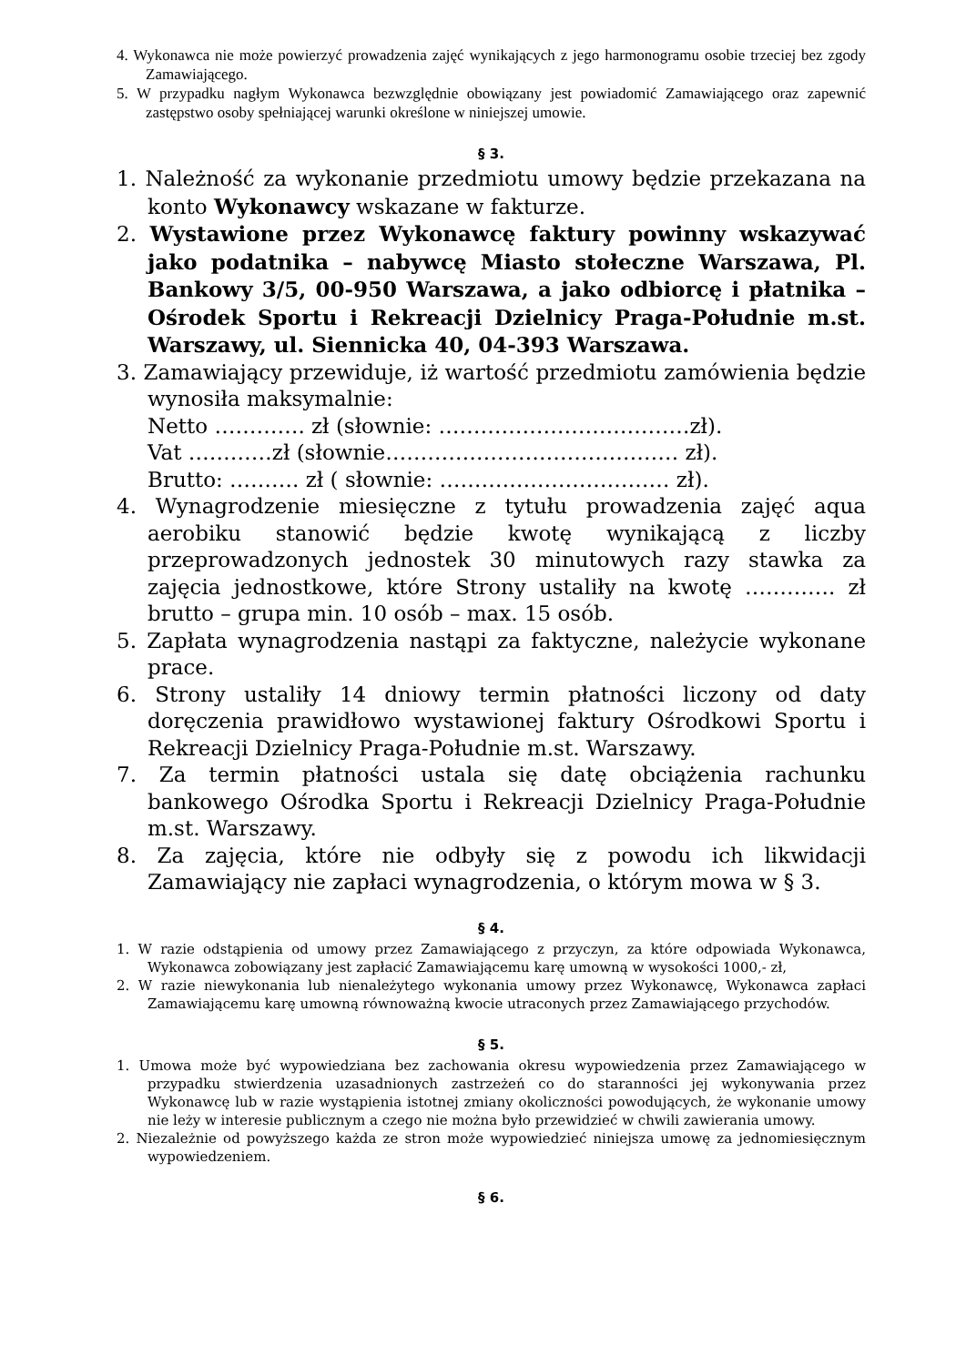4. Wykonawca nie może powierzyć prowadzenia zajęć wynikających z jego harmonogramu osobie trzeciej bez zgody Zamawiającego.
5. W przypadku nagłym Wykonawca bezwzględnie obowiązany jest powiadomić Zamawiającego oraz zapewnić zastępstwo osoby spełniającej warunki określone w niniejszej umowie.
§ 3.
1. Należność za wykonanie przedmiotu umowy będzie przekazana na konto Wykonawcy wskazane w fakturze.
2. Wystawione przez Wykonawcę faktury powinny wskazywać jako podatnika – nabywcę Miasto stołeczne Warszawa, Pl. Bankowy 3/5, 00-950 Warszawa, a jako odbiorcę i płatnika – Ośrodek Sportu i Rekreacji Dzielnicy Praga-Południe m.st. Warszawy, ul. Siennicka 40, 04-393 Warszawa.
3. Zamawiający przewiduje, iż wartość przedmiotu zamówienia będzie wynosiła maksymalnie:
Netto …………. zł (słownie: ………………………………zł).
Vat …………zł (słownie…………………………………… zł).
Brutto: ………. zł ( słownie: …………………………… zł).
4. Wynagrodzenie miesięczne z tytułu prowadzenia zajęć aqua aerobiku stanowić będzie kwotę wynikającą z liczby przeprowadzonych jednostek 30 minutowych razy stawka za zajęcia jednostkowe, które Strony ustaliły na kwotę …………. zł brutto – grupa min. 10 osób – max. 15 osób.
5. Zapłata wynagrodzenia nastąpi za faktyczne, należycie wykonane prace.
6. Strony ustaliły 14 dniowy termin płatności liczony od daty doręczenia prawidłowo wystawionej faktury Ośrodkowi Sportu i Rekreacji Dzielnicy Praga-Południe m.st. Warszawy.
7. Za termin płatności ustala się datę obciążenia rachunku bankowego Ośrodka Sportu i Rekreacji Dzielnicy Praga-Południe m.st. Warszawy.
8. Za zajęcia, które nie odbyły się z powodu ich likwidacji Zamawiający nie zapłaci wynagrodzenia, o którym mowa w § 3.
§ 4.
1. W razie odstąpienia od umowy przez Zamawiającego z przyczyn, za które odpowiada Wykonawca, Wykonawca zobowiązany jest zapłacić Zamawiającemu karę umowną w wysokości 1000,- zł,
2. W razie niewykonania lub nienależytego wykonania umowy przez Wykonawcę, Wykonawca zapłaci Zamawiającemu karę umowną równoważną kwocie utraconych przez Zamawiającego przychodów.
§ 5.
1. Umowa może być wypowiedziana bez zachowania okresu wypowiedzenia przez Zamawiającego w przypadku stwierdzenia uzasadnionych zastrzeżeń co do staranności jej wykonywania przez Wykonawcę lub w razie wystąpienia istotnej zmiany okoliczności powodujących, że wykonanie umowy nie leży w interesie publicznym a czego nie można było przewidzieć w chwili zawierania umowy.
2. Niezależnie od powyższego każda ze stron może wypowiedzieć niniejsza umowę za jednomiesięcznym wypowiedzeniem.
§ 6.